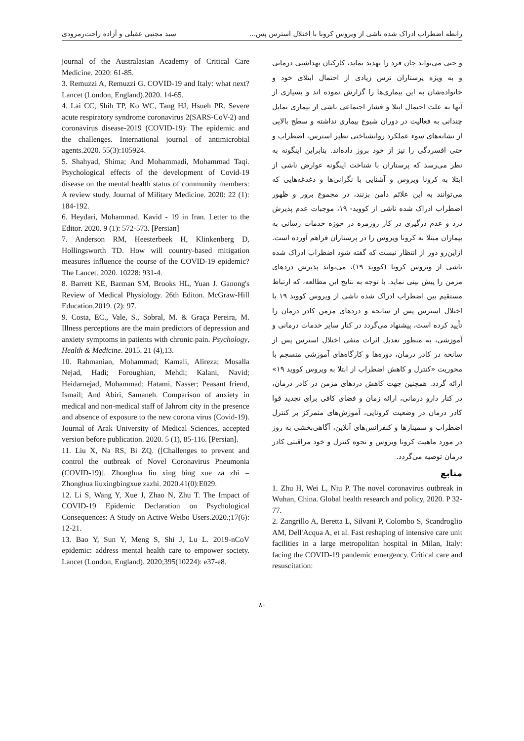رابطه اضطراب ادراک شده ناشی از ویروس کرونا با اختلال استرس پس... سید مجتبی عقیلی و آزاده راحت‌رمرودی
و حتی می‌تواند جان فرد را تهدید نماید، کارکنان بهداشتی درمانی و به ویژه پرستاران ترس زیادی از احتمال ابتلای خود و خانواده‌شان به این بیماری‌ها را گزارش نموده اند و بسیاری از آنها به علت احتمال ابتلا و فشار اجتماعی ناشی از بیماری تمایل چندانی به فعالیت در دوران شیوع بیماری نداشته و سطح بالایی از نشانه‌های سوء عملکرد روانشناختی نظیر استرس، اضطراب و حتی افسردگی را نیز از خود بروز داده‌اند. بنابراین اینگونه به نظر می‌رسد که پرستاران با شناخت اینگونه عوارض ناشی از ابتلا به کرونا ویروس و آشنایی با نگرانی‌ها و دغدغه‌هایی که می‌توانند به این علائم دامن بزنند، در مجموع بروز و ظهور اضطراب ادراک شده ناشی از کووید- ۱۹، موجبات عدم پذیرش درد و عدم درگیری در کار روزمره در حوزه خدمات رسانی به بیماران مبتلا به کرونا ویروس را در پرستاران فراهم آورده است. ازاین‌رو دور از انتظار نیست که گفته شود اضطراب ادراک شده ناشی از ویروس کرونا (کووید ۱۹)، می‌تواند پذیرش دردهای مزمن را پیش بینی نماید. با توجه به نتایج این مطالعه، که ارتباط مستقیم بین اضطراب ادراک شده ناشی از ویروس کووید ۱۹ با اختلال استرس پس از سانحه و دردهای مزمن کادر درمان را تأیید کرده است، پیشنهاد می‌گردد در کنار سایر خدمات درمانی و آموزشی، به منظور تعدیل اثرات منفی اختلال استرس پس از سانحه در کادر درمان، دوره‌ها و کارگاه‌های آموزشی منسجم با محوریت «کنترل و کاهش اضطراب از ابتلا به ویروس کووید ۱۹» ارائه گردد. همچنین جهت کاهش دردهای مزمن در کادر درمان، در کنار دارو درمانی، ارائه زمان و فضای کافی برای تجدید قوا کادر درمان در وضعیت کرونایی، آموزش‌های متمرکز بر کنترل اضطراب و سمینارها و کنفرانس‌های آنلاین، آگاهی‌بخشی به روز در مورد ماهیت کرونا ویروس و نحوه کنترل و خود مراقبتی کادر درمان توصیه می‌گردد.
منابع
1. Zhu H, Wei L, Niu P. The novel coronavirus outbreak in Wuhan, China. Global health research and policy, 2020. P 32-77.
2. Zangrillo A, Beretta L, Silvani P, Colombo S, Scandroglio AM, Dell'Acqua A, et al. Fast reshaping of intensive care unit facilities in a large metropolitan hospital in Milan, Italy: facing the COVID-19 pandemic emergency. Critical care and resuscitation:
journal of the Australasian Academy of Critical Care Medicine. 2020: 61-85.
3. Remuzzi A, Remuzzi G. COVID-19 and Italy: what next? Lancet (London, England).2020. 14-65.
4. Lai CC, Shih TP, Ko WC, Tang HJ, Hsueh PR. Severe acute respiratory syndrome coronavirus 2(SARS-CoV-2) and coronavirus disease-2019 (COVID-19): The epidemic and the challenges. International journal of antimicrobial agents.2020. 55(3):105924.
5. Shahyad, Shima; And Mohammadi, Mohammad Taqi. Psychological effects of the development of Covid-19 disease on the mental health status of community members: A review study. Journal of Military Medicine. 2020: 22 (1): 184-192.
6. Heydari, Mohammad. Kavid - 19 in Iran. Letter to the Editor. 2020. 9 (1): 572-573. [Persian]
7. Anderson RM, Heesterbeek H, Klinkenberg D, Hollingsworth TD. How will country-based mitigation measures influence the course of the COVID-19 epidemic? The Lancet. 2020. 10228: 931-4.
8. Barrett KE, Barman SM, Brooks HL, Yuan J. Ganong's Review of Medical Physiology. 26th Editon. McGraw-Hill Education.2019. (2): 97.
9. Costa, EC., Vale, S., Sobral, M. & Graça Pereira, M. Illness perceptions are the main predictors of depression and anxiety symptoms in patients with chronic pain. Psychology, Health & Medicine. 2015. 21 (4),13.
10. Rahmanian, Mohammad; Kamali, Alireza; Mosalla Nejad, Hadi; Foroughian, Mehdi; Kalani, Navid; Heidarnejad, Mohammad; Hatami, Nasser; Peasant friend, Ismail; And Abiri, Samaneh. Comparison of anxiety in medical and non-medical staff of Jahrom city in the presence and absence of exposure to the new corona virus (Covid-19). Journal of Arak University of Medical Sciences, accepted version before publication. 2020. 5 (1), 85-116. [Persian].
11. Liu X, Na RS, Bi ZQ. ([Challenges to prevent and control the outbreak of Novel Coronavirus Pneumonia (COVID-19)]. Zhonghua liu xing bing xue za zhi = Zhonghua liuxingbingxue zazhi. 2020.41(0):E029.
12. Li S, Wang Y, Xue J, Zhao N, Zhu T. The Impact of COVID-19 Epidemic Declaration on Psychological Consequences: A Study on Active Weibo Users.2020.;17(6): 12-21.
13. Bao Y, Sun Y, Meng S, Shi J, Lu L. 2019-nCoV epidemic: address mental health care to empower society. Lancet (London, England). 2020;395(10224): e37-e8.
۸۰